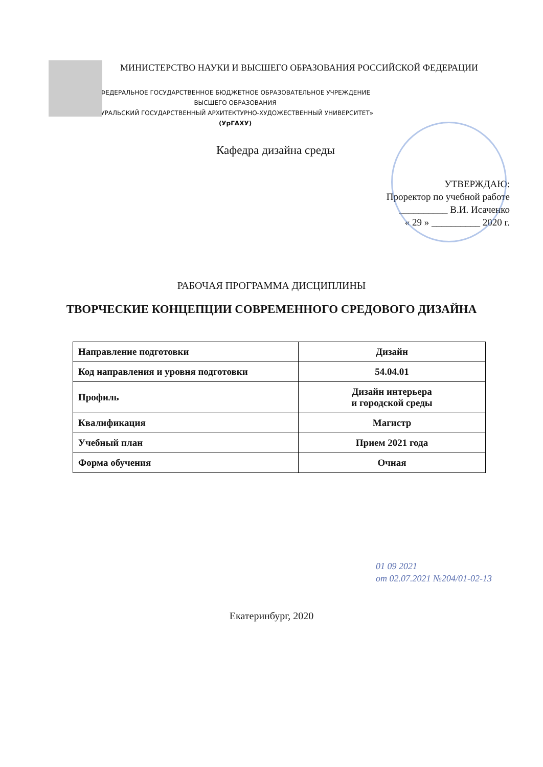МИНИСТЕРСТВО НАУКИ И ВЫСШЕГО ОБРАЗОВАНИЯ РОССИЙСКОЙ ФЕДЕРАЦИИ
ФЕДЕРАЛЬНОЕ ГОСУДАРСТВЕННОЕ БЮДЖЕТНОЕ ОБРАЗОВАТЕЛЬНОЕ УЧРЕЖДЕНИЕ
ВЫСШЕГО ОБРАЗОВАНИЯ
«УРАЛЬСКИЙ ГОСУДАРСТВЕННЫЙ АРХИТЕКТУРНО-ХУДОЖЕСТВЕННЫЙ УНИВЕРСИТЕТ»
(УрГАХУ)
Кафедра дизайна среды
УТВЕРЖДАЮ:
Проректор по учебной работе
__________ В.И. Исаченко
« 29 » __________ 2020 г.
РАБОЧАЯ ПРОГРАММА ДИСЦИПЛИНЫ
ТВОРЧЕСКИЕ КОНЦЕПЦИИ СОВРЕМЕННОГО СРЕДОВОГО ДИЗАЙНА
| Направление подготовки | Дизайн |
| Код направления и уровня подготовки | 54.04.01 |
| Профиль | Дизайн интерьера и городской среды |
| Квалификация | Магистр |
| Учебный план | Прием 2021 года |
| Форма обучения | Очная |
01 09 2021
от 02.07.2021 №204/01-02-13
Екатеринбург, 2020